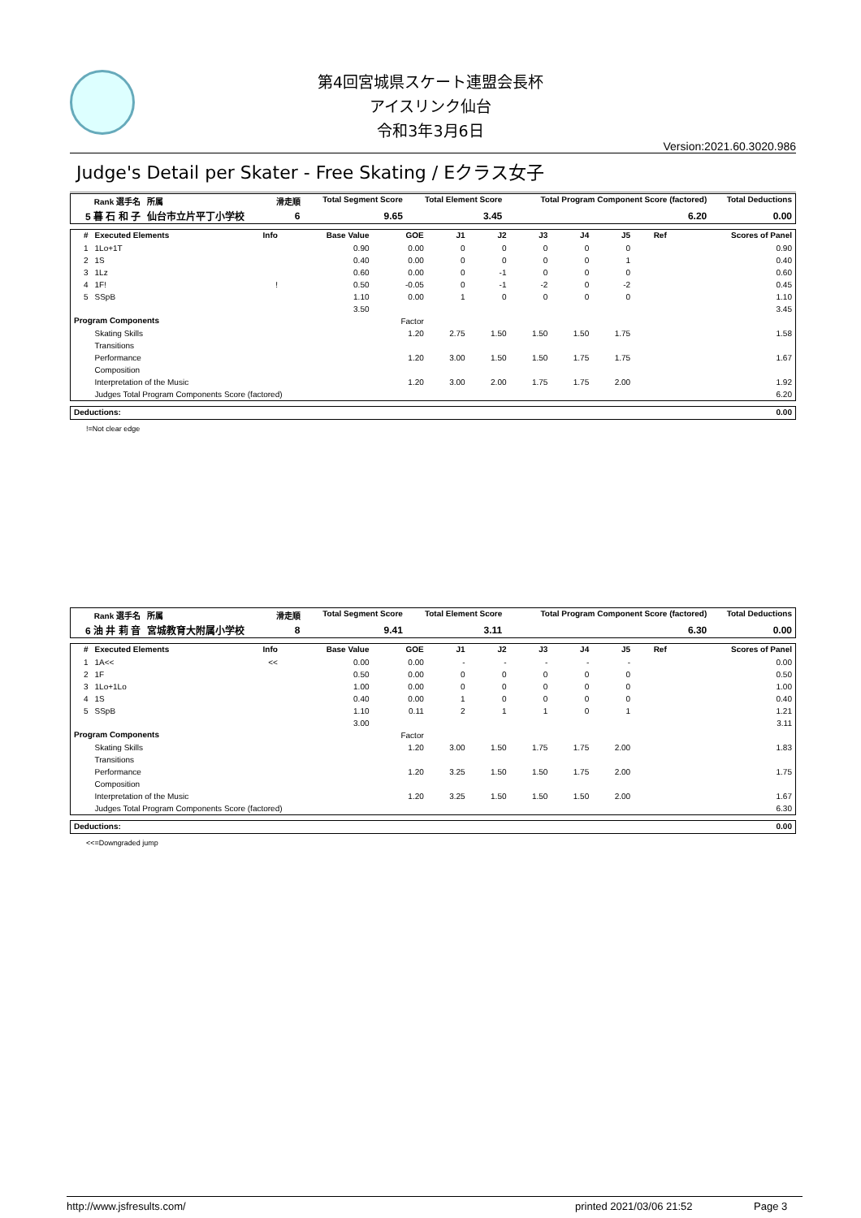第4回宮城県スケート連盟会長杯
アイスリンク仙台
令和3年3月6日
Version:2021.60.3020.986
Judge's Detail per Skater - Free Skating / Eクラス女子
| Rank 選手名 | 所属 | 滑走順 | Total Segment Score | Total Element Score | Total Program Component Score (factored) | Total Deductions |
| --- | --- | --- | --- | --- | --- | --- |
| 5 暮 石 和 子 | 仙台市立片平丁小学校 | 6 | 9.65 | 3.45 | 6.20 | 0.00 |
| # | Executed Elements | Info | Base Value | GOE | J1 | J2 | J3 | J4 | J5 | Ref | Scores of Panel |
| --- | --- | --- | --- | --- | --- | --- | --- | --- | --- | --- | --- |
| 1 | 1Lo+1T | | 0.90 | 0.00 | 0 | 0 | 0 | 0 | 0 | | 0.90 |
| 2 | 1S | | 0.40 | 0.00 | 0 | 0 | 0 | 0 | 1 | | 0.40 |
| 3 | 1Lz | | 0.60 | 0.00 | 0 | -1 | 0 | 0 | 0 | | 0.60 |
| 4 | 1F! | ! | 0.50 | -0.05 | 0 | -1 | -2 | 0 | -2 | | 0.45 |
| 5 | SSpB | | 1.10 | 0.00 | 1 | 0 | 0 | 0 | 0 | | 1.10 |
| | | | 3.50 | | | | | | | | 3.45 |
| Program Components | | | | Factor | | | | | | | |
| | Skating Skills | | | 1.20 | 2.75 | 1.50 | 1.50 | 1.50 | 1.75 | | 1.58 |
| | Transitions | | | | | | | | | | |
| | Performance | | | 1.20 | 3.00 | 1.50 | 1.50 | 1.75 | 1.75 | | 1.67 |
| | Composition | | | | | | | | | | |
| | Interpretation of the Music | | | 1.20 | 3.00 | 2.00 | 1.75 | 1.75 | 2.00 | | 1.92 |
| | Judges Total Program Components Score (factored) | | | | | | | | | | 6.20 |
| Deductions: | 0.00 |
| --- | --- |
!=Not clear edge
| Rank 選手名 | 所属 | 滑走順 | Total Segment Score | Total Element Score | Total Program Component Score (factored) | Total Deductions |
| --- | --- | --- | --- | --- | --- | --- |
| 6 油 井 莉 音 | 宮城教育大附属小学校 | 8 | 9.41 | 3.11 | 6.30 | 0.00 |
| # | Executed Elements | Info | Base Value | GOE | J1 | J2 | J3 | J4 | J5 | Ref | Scores of Panel |
| --- | --- | --- | --- | --- | --- | --- | --- | --- | --- | --- | --- |
| 1 | 1A<< | << | 0.00 | 0.00 | - | - | - | - | - | | 0.00 |
| 2 | 1F | | 0.50 | 0.00 | 0 | 0 | 0 | 0 | 0 | | 0.50 |
| 3 | 1Lo+1Lo | | 1.00 | 0.00 | 0 | 0 | 0 | 0 | 0 | | 1.00 |
| 4 | 1S | | 0.40 | 0.00 | 1 | 0 | 0 | 0 | 0 | | 0.40 |
| 5 | SSpB | | 1.10 | 0.11 | 2 | 1 | 1 | 0 | 1 | | 1.21 |
| | | | 3.00 | | | | | | | | 3.11 |
| Program Components | | | | Factor | | | | | | | |
| | Skating Skills | | | 1.20 | 3.00 | 1.50 | 1.75 | 1.75 | 2.00 | | 1.83 |
| | Transitions | | | | | | | | | | |
| | Performance | | | 1.20 | 3.25 | 1.50 | 1.50 | 1.75 | 2.00 | | 1.75 |
| | Composition | | | | | | | | | | |
| | Interpretation of the Music | | | 1.20 | 3.25 | 1.50 | 1.50 | 1.50 | 2.00 | | 1.67 |
| | Judges Total Program Components Score (factored) | | | | | | | | | | 6.30 |
| Deductions: | 0.00 |
| --- | --- |
<<=Downgraded jump
http://www.jsfresults.com/ printed 2021/03/06 21:52 Page 3